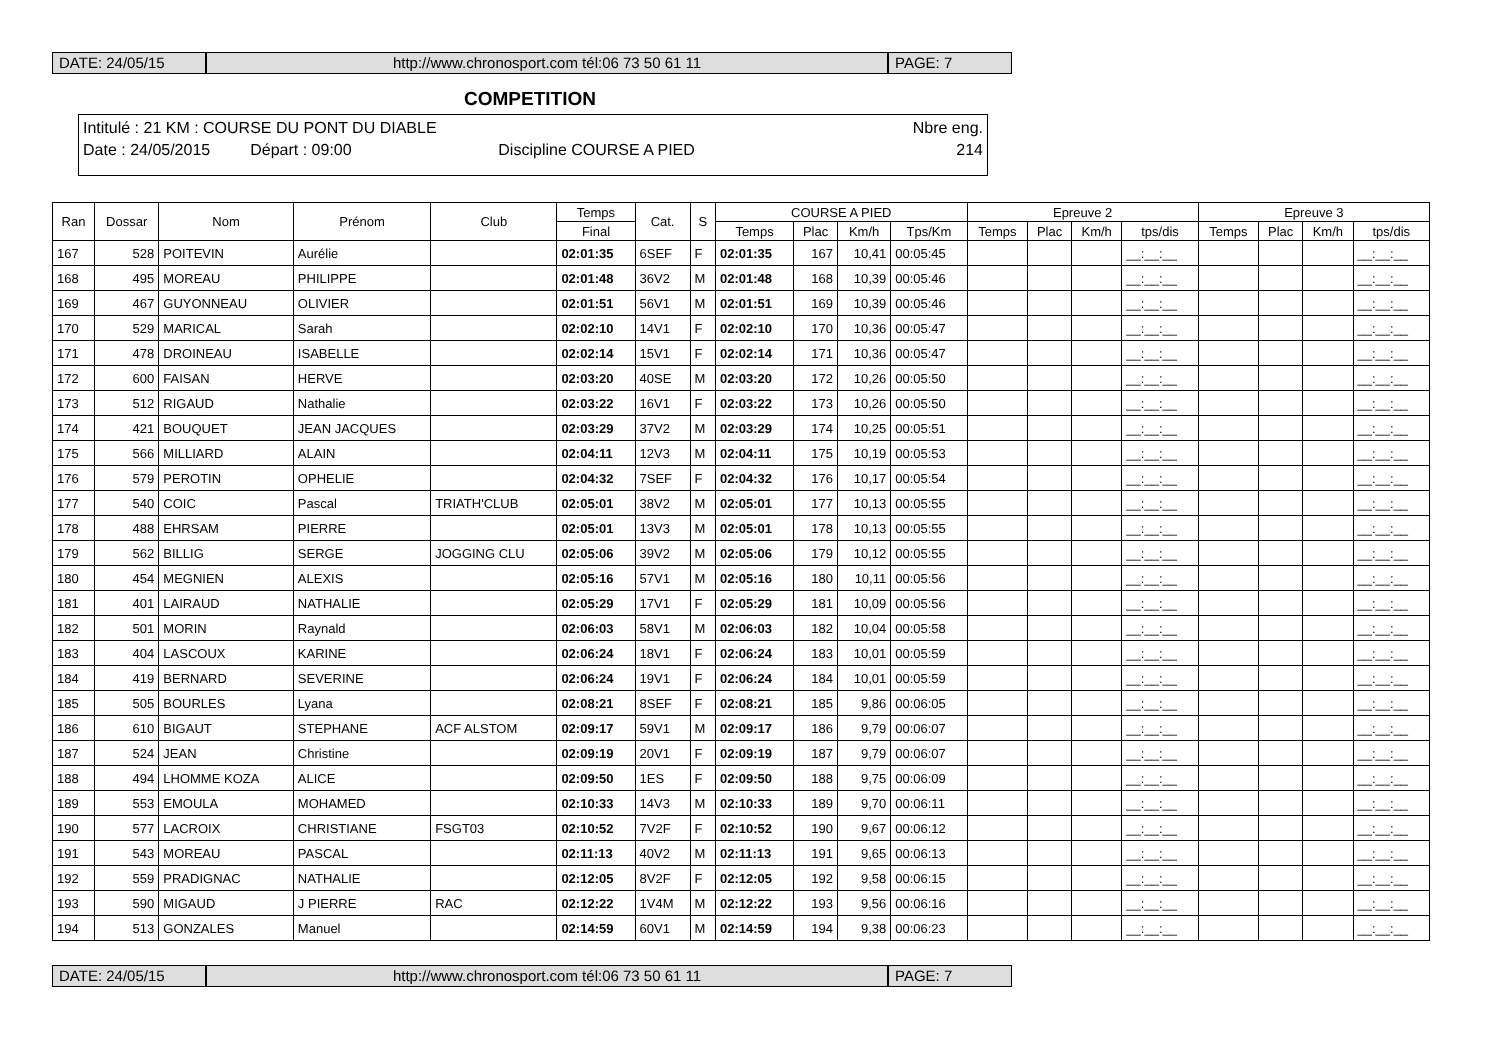DATE: 24/05/15 http://www.chronosport.com tél:06 73 50 61 11
PAGE: 7
COMPETITION
Intitulé : 21 KM : COURSE DU PONT DU DIABLE Nbre eng.
Date : 24/05/2015 Départ : 09:00 Discipline COURSE A PIED 214
| Ran | Dossar | Nom | Prénom | Club | Temps | Cat. | S | COURSE A PIED | | | | Epreuve 2 | | | | Epreuve 3 | | | |
| --- | --- | --- | --- | --- | --- | --- | --- | --- | --- | --- | --- | --- | --- | --- | --- | --- | --- | --- | --- |
| | | | | | Final | | | Temps | Plac | Km/h | Tps/Km | Temps | Plac | Km/h | tps/dis | Temps | Plac | Km/h | tps/dis |
| 167 | 528 | POITEVIN | Aurélie | | 02:01:35 | 6SEF | F | 02:01:35 | 167 | 10,41 | 00:05:45 | | | | __:__:__ | | | | __:__:__ |
| 168 | 495 | MOREAU | PHILIPPE | | 02:01:48 | 36V2 | M | 02:01:48 | 168 | 10,39 | 00:05:46 | | | | __:__:__ | | | | __:__:__ |
| 169 | 467 | GUYONNEAU | OLIVIER | | 02:01:51 | 56V1 | M | 02:01:51 | 169 | 10,39 | 00:05:46 | | | | __:__:__ | | | | __:__:__ |
| 170 | 529 | MARICAL | Sarah | | 02:02:10 | 14V1 | F | 02:02:10 | 170 | 10,36 | 00:05:47 | | | | __:__:__ | | | | __:__:__ |
| 171 | 478 | DROINEAU | ISABELLE | | 02:02:14 | 15V1 | F | 02:02:14 | 171 | 10,36 | 00:05:47 | | | | __:__:__ | | | | __:__:__ |
| 172 | 600 | FAISAN | HERVE | | 02:03:20 | 40SE | M | 02:03:20 | 172 | 10,26 | 00:05:50 | | | | __:__:__ | | | | __:__:__ |
| 173 | 512 | RIGAUD | Nathalie | | 02:03:22 | 16V1 | F | 02:03:22 | 173 | 10,26 | 00:05:50 | | | | __:__:__ | | | | __:__:__ |
| 174 | 421 | BOUQUET | JEAN JACQUES | | 02:03:29 | 37V2 | M | 02:03:29 | 174 | 10,25 | 00:05:51 | | | | __:__:__ | | | | __:__:__ |
| 175 | 566 | MILLIARD | ALAIN | | 02:04:11 | 12V3 | M | 02:04:11 | 175 | 10,19 | 00:05:53 | | | | __:__:__ | | | | __:__:__ |
| 176 | 579 | PEROTIN | OPHELIE | | 02:04:32 | 7SEF | F | 02:04:32 | 176 | 10,17 | 00:05:54 | | | | __:__:__ | | | | __:__:__ |
| 177 | 540 | COIC | Pascal | TRIATH'CLUB | 02:05:01 | 38V2 | M | 02:05:01 | 177 | 10,13 | 00:05:55 | | | | __:__:__ | | | | __:__:__ |
| 178 | 488 | EHRSAM | PIERRE | | 02:05:01 | 13V3 | M | 02:05:01 | 178 | 10,13 | 00:05:55 | | | | __:__:__ | | | | __:__:__ |
| 179 | 562 | BILLIG | SERGE | JOGGING CLU | 02:05:06 | 39V2 | M | 02:05:06 | 179 | 10,12 | 00:05:55 | | | | __:__:__ | | | | __:__:__ |
| 180 | 454 | MEGNIEN | ALEXIS | | 02:05:16 | 57V1 | M | 02:05:16 | 180 | 10,11 | 00:05:56 | | | | __:__:__ | | | | __:__:__ |
| 181 | 401 | LAIRAUD | NATHALIE | | 02:05:29 | 17V1 | F | 02:05:29 | 181 | 10,09 | 00:05:56 | | | | __:__:__ | | | | __:__:__ |
| 182 | 501 | MORIN | Raynald | | 02:06:03 | 58V1 | M | 02:06:03 | 182 | 10,04 | 00:05:58 | | | | __:__:__ | | | | __:__:__ |
| 183 | 404 | LASCOUX | KARINE | | 02:06:24 | 18V1 | F | 02:06:24 | 183 | 10,01 | 00:05:59 | | | | __:__:__ | | | | __:__:__ |
| 184 | 419 | BERNARD | SEVERINE | | 02:06:24 | 19V1 | F | 02:06:24 | 184 | 10,01 | 00:05:59 | | | | __:__:__ | | | | __:__:__ |
| 185 | 505 | BOURLES | Lyana | | 02:08:21 | 8SEF | F | 02:08:21 | 185 | 9,86 | 00:06:05 | | | | __:__:__ | | | | __:__:__ |
| 186 | 610 | BIGAUT | STEPHANE | ACF ALSTOM | 02:09:17 | 59V1 | M | 02:09:17 | 186 | 9,79 | 00:06:07 | | | | __:__:__ | | | | __:__:__ |
| 187 | 524 | JEAN | Christine | | 02:09:19 | 20V1 | F | 02:09:19 | 187 | 9,79 | 00:06:07 | | | | __:__:__ | | | | __:__:__ |
| 188 | 494 | LHOMME KOZA | ALICE | | 02:09:50 | 1ES | F | 02:09:50 | 188 | 9,75 | 00:06:09 | | | | __:__:__ | | | | __:__:__ |
| 189 | 553 | EMOULA | MOHAMED | | 02:10:33 | 14V3 | M | 02:10:33 | 189 | 9,70 | 00:06:11 | | | | __:__:__ | | | | __:__:__ |
| 190 | 577 | LACROIX | CHRISTIANE | FSGT03 | 02:10:52 | 7V2F | F | 02:10:52 | 190 | 9,67 | 00:06:12 | | | | __:__:__ | | | | __:__:__ |
| 191 | 543 | MOREAU | PASCAL | | 02:11:13 | 40V2 | M | 02:11:13 | 191 | 9,65 | 00:06:13 | | | | __:__:__ | | | | __:__:__ |
| 192 | 559 | PRADIGNAC | NATHALIE | | 02:12:05 | 8V2F | F | 02:12:05 | 192 | 9,58 | 00:06:15 | | | | __:__:__ | | | | __:__:__ |
| 193 | 590 | MIGAUD | J PIERRE | RAC | 02:12:22 | 1V4M | M | 02:12:22 | 193 | 9,56 | 00:06:16 | | | | __:__:__ | | | | __:__:__ |
| 194 | 513 | GONZALES | Manuel | | 02:14:59 | 60V1 | M | 02:14:59 | 194 | 9,38 | 00:06:23 | | | | __:__:__ | | | | __:__:__ |
DATE: 24/05/15 http://www.chronosport.com tél:06 73 50 61 11
PAGE: 7